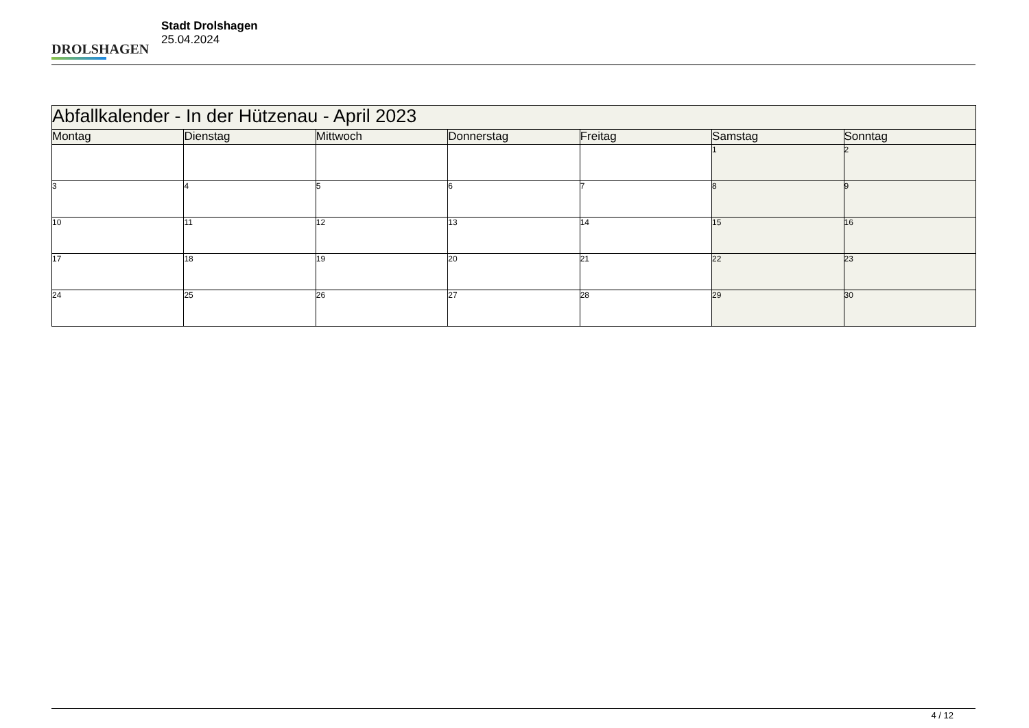DROLSHAGEN
Stadt Drolshagen
25.04.2024
| Abfallkalender - In der Hützenau - April 2023 | | | | | | |
| Montag | Dienstag | Mittwoch | Donnerstag | Freitag | Samstag | Sonntag |
| | | | | | 1 | 2 |
| 3 | 4 | 5 | 6 | 7 | 8 | 9 |
| 10 | 11 | 12 | 13 | 14 | 15 | 16 |
| 17 | 18 | 19 | 20 | 21 | 22 | 23 |
| 24 | 25 | 26 | 27 | 28 | 29 | 30 |
4 / 12